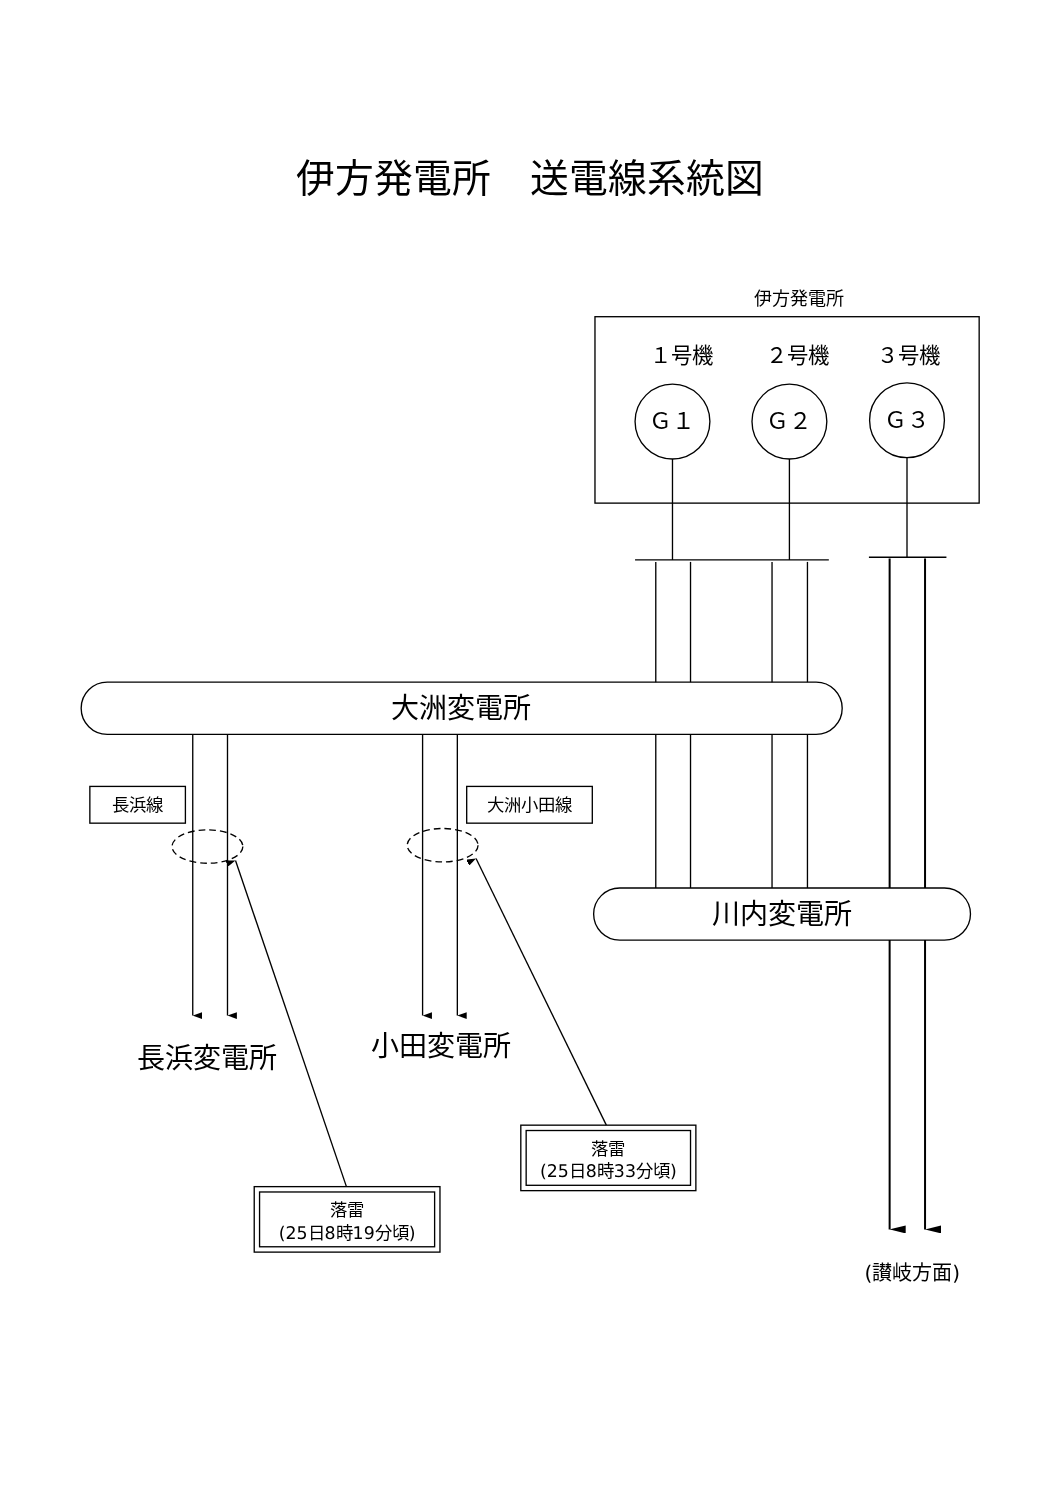伊方発電所　送電線系統図
伊方発電所
１号機
２号機
３号機
Ｇ１
Ｇ２
Ｇ３
大洲変電所
長浜線
大洲小田線
川内変電所
長浜変電所
小田変電所
落雷
(25日8時33分頃)
落雷
(25日8時19分頃)
(讃岐方面)